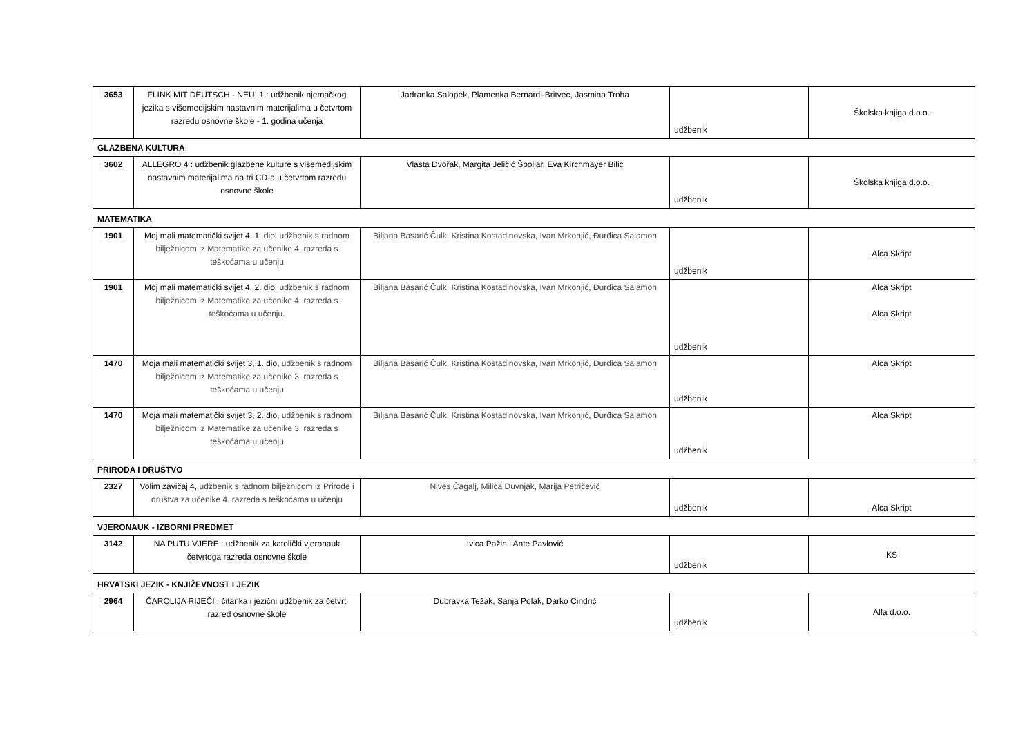| 3653 | FLINK MIT DEUTSCH - NEU! 1 : udžbenik njemačkog jezika s višemedijskim nastavnim materijalima u četvrtom razredu osnovne škole - 1. godina učenja | Jadranka Salopek, Plamenka Bernardi-Britvec, Jasmina Troha | udžbenik | Školska knjiga d.o.o. |
| GLAZBENA KULTURA | | | | |
| 3602 | ALLEGRO 4 : udžbenik glazbene kulture s višemedijskim nastavnim materijalima na tri CD-a u četvrtom razredu osnovne škole | Vlasta Dvořak, Margita Jeličić Špoljar, Eva Kirchmayer Bilić | udžbenik | Školska knjiga d.o.o. |
| MATEMATIKA | | | | |
| 1901 | Moj mali matematički svijet 4, 1. dio, udžbenik s radnom bilježnicom iz Matematike za učenike 4. razreda s teškoćama u učenju | Biljana Basarić Čulk, Kristina Kostadinovska, Ivan Mrkonjić, Đurđica Salamon | udžbenik | Alca Skript |
| 1901 | Moj mali matematički svijet 4, 2. dio, udžbenik s radnom bilježnicom iz Matematike za učenike 4. razreda s teškoćama u učenju. | Biljana Basarić Čulk, Kristina Kostadinovska, Ivan Mrkonjić, Đurđica Salamon | udžbenik | Alca Skript Alca Skript |
| 1470 | Moja mali matematički svijet 3, 1. dio, udžbenik s radnom bilježnicom iz Matematike za učenike 3. razreda s teškoćama u učenju | Biljana Basarić Čulk, Kristina Kostadinovska, Ivan Mrkonjić, Đurđica Salamon | udžbenik | Alca Skript |
| 1470 | Moja mali matematički svijet 3, 2. dio, udžbenik s radnom bilježnicom iz Matematike za učenike 3. razreda s teškoćama u učenju | Biljana Basarić Čulk, Kristina Kostadinovska, Ivan Mrkonjić, Đurđica Salamon | udžbenik | Alca Skript |
| PRIRODA I DRUŠTVO | | | | |
| 2327 | Volim zavičaj 4, udžbenik s radnom bilježnicom iz Prirode i društva za učenike 4. razreda s teškoćama u učenju | Nives Čagalj, Milica Duvnjak, Marija Petričević | udžbenik | Alca Skript |
| VJERONAUK - IZBORNI PREDMET | | | | |
| 3142 | NA PUTU VJERE : udžbenik za katolički vjeronauk četvrtoga razreda osnovne škole | Ivica Pažin i Ante Pavlović | udžbenik | KS |
| HRVATSKI JEZIK - KNJIŽEVNOST I JEZIK | | | | |
| 2964 | ČAROLIJA RIJEČI : čitanka i jezični udžbenik za četvrti razred osnovne škole | Dubravka Težak, Sanja Polak, Darko Cindrić | udžbenik | Alfa d.o.o. |